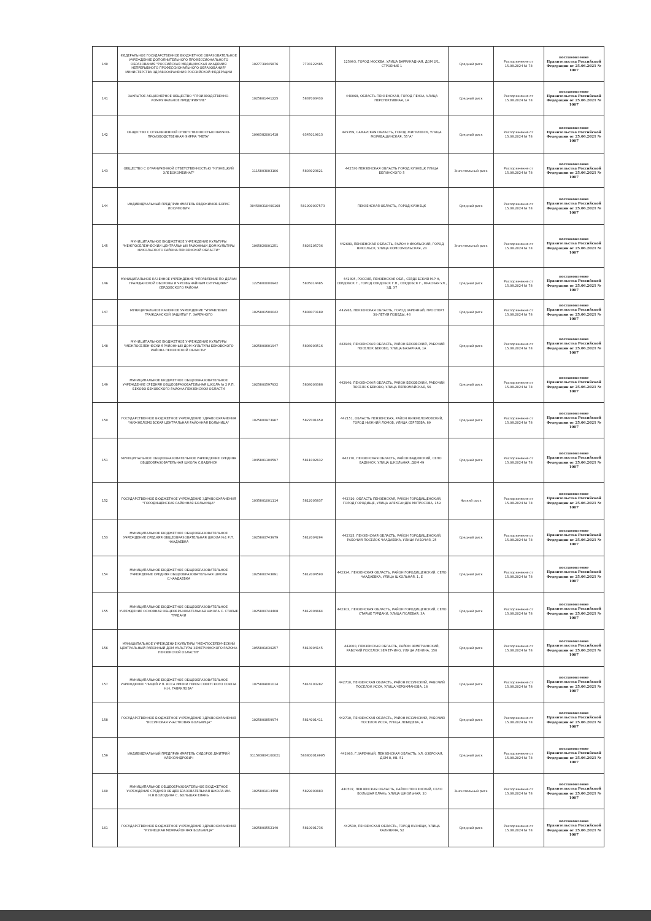| 140 | ФЕДЕРАЛЬНОЕ ГОСУДАРСТВЕННОЕ БЮДЖЕТНОЕ ОБРАЗОВАТЕЛЬНОЕ УЧРЕЖДЕНИЕ ДОПОЛНИТЕЛЬНОГО ПРОФЕССИОНАЛЬНОГО ОБРАЗОВАНИЯ "РОССИЙСКАЯ МЕДИЦИНСКАЯ АКАДЕМИЯ НЕПРЕРЫВНОГО ПРОФЕССИОНАЛЬНОГО ОБРАЗОВАНИЯ" МИНИСТЕРСТВА ЗДРАВООХРАНЕНИЯ РОССИЙСКОЙ ФЕДЕРАЦИИ | 1027739445876 | 7703122485 | 125993, ГОРОД МОСКВА, УЛИЦА БАРРИКАДНАЯ, ДОМ 2/1, СТРОЕНИЕ 1 | Средний риск | Распоряжение от 15.08.2024 № 78 | постановление Правительства Российской Федерации от 25.06.2021 № 1007 |
| 141 | ЗАКРЫТОЕ АКЦИОНЕРНОЕ ОБЩЕСТВО "ПРОИЗВОДСТВЕННО-КОММУНАЛЬНОЕ ПРЕДПРИЯТИЕ" | 1025801441225 | 5837003430 | 440068, ОБЛАСТЬ ПЕНЗЕНСКАЯ, ГОРОД ПЕНЗА, УЛИЦА ПЕРСПЕКТИВНАЯ, 1А | Средний риск | Распоряжение от 15.08.2024 № 78 | постановление Правительства Российской Федерации от 25.06.2021 № 1007 |
| 142 | ОБЩЕСТВО С ОГРАНИЧЕННОЙ ОТВЕТСТВЕННОСТЬЮ НАУЧНО-ПРОИЗВОДСТВЕННАЯ ФИРМА "МЕТА" | 1096382001418 | 6345019613 | 445359, САМАРСКАЯ ОБЛАСТЬ, ГОРОД ЖИГУЛЕВСК, УЛИЦА МОРКВАШИНСКАЯ, 55"А" | Средний риск | Распоряжение от 15.08.2024 № 78 | постановление Правительства Российской Федерации от 25.06.2021 № 1007 |
| 143 | ОБЩЕСТВО С ОГРАНИЧЕННОЙ ОТВЕТСТВЕННОСТЬЮ "КУЗНЕЦКИЙ ХЛЕБОКОМБИНАТ" | 1115803003106 | 5803023621 | 442530 ПЕНЗЕНСКАЯ ОБЛАСТЬ ГОРОД КУЗНЕЦК УЛИЦА БЕЛИНСКОГО 5 | Значительный риск | Распоряжение от 15.08.2024 № 78 | постановление Правительства Российской Федерации от 25.06.2021 № 1007 |
| 144 | ИНДИВИДУАЛЬНЫЙ ПРЕДПРИНИМАТЕЛЬ ЕВДОКИМОВ БОРИС ИОСИФОВИЧ | 304580310400168 | 581900007573 | ПЕНЗЕНСКАЯ ОБЛАСТЬ, ГОРОД КУЗНЕЦК | Средний риск | Распоряжение от 15.08.2024 № 78 | постановление Правительства Российской Федерации от 25.06.2021 № 1007 |
| 145 | МУНИЦИПАЛЬНОЕ БЮДЖЕТНОЕ УЧРЕЖДЕНИЕ КУЛЬТУРЫ "МЕЖПОСЕЛЕНЧЕСКИЙ ЦЕНТРАЛЬНЫЙ РАЙОННЫЙ ДОМ КУЛЬТУРЫ НИКОЛЬСКОГО РАЙОНА ПЕНЗЕНСКОЙ ОБЛАСТИ" | 1065826001251 | 5826105736 | 442680, ПЕНЗЕНСКАЯ ОБЛАСТЬ, РАЙОН НИКОЛЬСКИЙ, ГОРОД НИКОЛЬСК, УЛИЦА КОМСОМОЛЬСКАЯ, 23 | Значительный риск | Распоряжение от 15.08.2024 № 78 | постановление Правительства Российской Федерации от 25.06.2021 № 1007 |
| 146 | МУНИЦИПАЛЬНОЕ КАЗЕННОЕ УЧРЕЖДЕНИЕ "УПРАВЛЕНИЕ ПО ДЕЛАМ ГРАЖДАНСКОЙ ОБОРОНЫ И ЧРЕЗВЫЧАЙНЫМ СИТУАЦИЯМ" СЕРДОБСКОГО РАЙОНА | 1225800000942 | 5805014485 | 442895, РОССИЯ, ПЕНЗЕНСКАЯ ОБЛ., СЕРДОБСКИЙ М.Р-Н, СЕРДОБСК Г., ГОРОД СЕРДОБСК Г.П., СЕРДОБСК Г., КРАСНАЯ УЛ., ЗД. 37 | Средний риск | Распоряжение от 15.08.2024 № 78 | постановление Правительства Российской Федерации от 25.06.2021 № 1007 |
| 147 | МУНИЦИПАЛЬНОЕ КАЗЕННОЕ УЧРЕЖДЕНИЕ "УПРАВЛЕНИЕ ГРАЖДАНСКОЙ ЗАЩИТЫ" Г. ЗАРЕЧНОГО | 1025801500042 | 5838070189 | 442965, ПЕНЗЕНСКАЯ ОБЛАСТЬ, ГОРОД ЗАРЕЧНЫЙ, ПРОСПЕКТ 30-ЛЕТИЯ ПОБЕДЫ, 46 | Средний риск | Распоряжение от 15.08.2024 № 78 | постановление Правительства Российской Федерации от 25.06.2021 № 1007 |
| 148 | МУНИЦИПАЛЬНОЕ БЮДЖЕТНОЕ УЧРЕЖДЕНИЕ КУЛЬТУРЫ "МЕЖПОСЕЛЕНЧЕСКИЙ РАЙОННЫЙ ДОМ КУЛЬТУРЫ БЕКОВСКОГО РАЙОНА ПЕНЗЕНСКОЙ ОБЛАСТИ" | 1025800601947 | 5808003516 | 442940, ПЕНЗЕНСКАЯ ОБЛАСТЬ, РАЙОН БЕКОВСКИЙ, РАБОЧИЙ ПОСЕЛОК БЕКОВО, УЛИЦА БАЗАРНАЯ, 1А | Средний риск | Распоряжение от 15.08.2024 № 78 | постановление Правительства Российской Федерации от 25.06.2021 № 1007 |
| 149 | МУНИЦИПАЛЬНОЕ БЮДЖЕТНОЕ ОБЩЕОБРАЗОВАТЕЛЬНОЕ УЧРЕЖДЕНИЕ СРЕДНЯЯ ОБЩЕОБРАЗОВАТЕЛЬНАЯ ШКОЛА № 2 Р.П. БЕКОВО БЕКОВСКОГО РАЙОНА ПЕНЗЕНСКОЙ ОБЛАСТИ | 1025800597932 | 5808003386 | 442940, ПЕНЗЕНСКАЯ ОБЛАСТЬ, РАЙОН БЕКОВСКИЙ, РАБОЧИЙ ПОСЕЛОК БЕКОВО, УЛИЦА ПЕРВОМАЙСКАЯ, 56 | Средний риск | Распоряжение от 15.08.2024 № 78 | постановление Правительства Российской Федерации от 25.06.2021 № 1007 |
| 150 | ГОСУДАРСТВЕННОЕ БЮДЖЕТНОЕ УЧРЕЖДЕНИЕ ЗДРАВООХРАНЕНИЯ "НИЖНЕЛОМОВСКАЯ ЦЕНТРАЛЬНАЯ РАЙОННАЯ БОЛЬНИЦА" | 1025800973967 | 5827001659 | 442151, ОБЛАСТЬ ПЕНЗЕНСКАЯ, РАЙОН НИЖНЕЛОМОВСКИЙ, ГОРОД НИЖНИЙ ЛОМОВ, УЛИЦА СЕРГЕЕВА, 89 | Средний риск | Распоряжение от 15.08.2024 № 78 | постановление Правительства Российской Федерации от 25.06.2021 № 1007 |
| 151 | МУНИЦИПАЛЬНОЕ ОБЩЕОБРАЗОВАТЕЛЬНОЕ УЧРЕЖДЕНИЕ СРЕДНЯЯ ОБЩЕОБРАЗОВАТЕЛЬНАЯ ШКОЛА С.ВАДИНСК | 1045801100597 | 5811002632 | 442170, ПЕНЗЕНСКАЯ ОБЛАСТЬ, РАЙОН ВАДИНСКИЙ, СЕЛО ВАДИНСК, УЛИЦА ШКОЛЬНАЯ, ДОМ 49 | Средний риск | Распоряжение от 15.08.2024 № 78 | постановление Правительства Российской Федерации от 25.06.2021 № 1007 |
| 152 | ГОСУДАРСТВЕННОЕ БЮДЖЕТНОЕ УЧРЕЖДЕНИЕ ЗДРАВООХРАНЕНИЯ "ГОРОДИЩЕНСКАЯ РАЙОННАЯ БОЛЬНИЦА" | 1035801001114 | 5812005837 | 442310, ОБЛАСТЬ ПЕНЗЕНСКАЯ, РАЙОН ГОРОДИЩЕНСКИЙ, ГОРОД ГОРОДИЩЕ, УЛИЦА АЛЕКСАНДРА МАТРОСОВА, 159 | Низкий риск | Распоряжение от 15.08.2024 № 78 | постановление Правительства Российской Федерации от 25.06.2021 № 1007 |
| 153 | МУНИЦИПАЛЬНОЕ БЮДЖЕТНОЕ ОБЩЕОБРАЗОВАТЕЛЬНОЕ УЧРЕЖДЕНИЕ СРЕДНЯЯ ОБЩЕОБРАЗОВАТЕЛЬНАЯ ШКОЛА №1 Р.П. ЧААДАЕВКА | 1025800743979 | 5812004294 | 442325, ПЕНЗЕНСКАЯ ОБЛАСТЬ, РАЙОН ГОРОДИЩЕНСКИЙ, РАБОЧИЙ ПОСЕЛОК ЧААДАЕВКА, УЛИЦА РАБОЧАЯ, 25 | Средний риск | Распоряжение от 15.08.2024 № 78 | постановление Правительства Российской Федерации от 25.06.2021 № 1007 |
| 154 | МУНИЦИПАЛЬНОЕ БЮДЖЕТНОЕ ОБЩЕОБРАЗОВАТЕЛЬНОЕ УЧРЕЖДЕНИЕ СРЕДНЯЯ ОБЩЕОБРАЗОВАТЕЛЬНАЯ ШКОЛА С.ЧААДАЕВКА | 1025800743891 | 5812004590 | 442324, ПЕНЗЕНСКАЯ ОБЛАСТЬ, РАЙОН ГОРОДИЩЕНСКИЙ, СЕЛО ЧААДАЕВКА, УЛИЦА ШКОЛЬНАЯ, 1, Е | Средний риск | Распоряжение от 15.08.2024 № 78 | постановление Правительства Российской Федерации от 25.06.2021 № 1007 |
| 155 | МУНИЦИПАЛЬНОЕ БЮДЖЕТНОЕ ОБЩЕОБРАЗОВАТЕЛЬНОЕ УЧРЕЖДЕНИЕ ОСНОВНАЯ ОБЩЕОБРАЗОВАТЕЛЬНАЯ ШКОЛА С. СТАРЫЕ ТУРДАКИ | 1025800744408 | 5812004664 | 442303, ПЕНЗЕНСКАЯ ОБЛАСТЬ, РАЙОН ГОРОДИЩЕНСКИЙ, СЕЛО СТАРЫЕ ТУРДАКИ, УЛИЦА ПОЛЕВАЯ, 3А | Средний риск | Распоряжение от 15.08.2024 № 78 | постановление Правительства Российской Федерации от 25.06.2021 № 1007 |
| 156 | МУНИЦИПАЛЬНОЕ УЧРЕЖДЕНИЕ КУЛЬТУРЫ "МЕЖПОСЕЛЕНЧЕСКИЙ ЦЕНТРАЛЬНЫЙ РАЙОННЫЙ ДОМ КУЛЬТУРЫ ЗЕМЕТЧИНСКОГО РАЙОНА ПЕНЗЕНСКОЙ ОБЛАСТИ" | 1055801630257 | 5813004145 | 442000, ПЕНЗЕНСКАЯ ОБЛАСТЬ, РАЙОН ЗЕМЕТЧИНСКИЙ, РАБОЧИЙ ПОСЕЛОК ЗЕМЕТЧИНО, УЛИЦА ЛЕНИНА, 150 | Средний риск | Распоряжение от 15.08.2024 № 78 | постановление Правительства Российской Федерации от 25.06.2021 № 1007 |
| 157 | МУНИЦИПАЛЬНОЕ БЮДЖЕТНОЕ ОБЩЕОБРАЗОВАТЕЛЬНОЕ УЧРЕЖДЕНИЕ "ЛИЦЕЙ Р.П. ИССА ИМЕНИ ГЕРОЯ СОВЕТСКОГО СОЮЗА Н.Н. ГАВРИЛОВА" | 1075809001014 | 5814100282 | 442710, ПЕНЗЕНСКАЯ ОБЛАСТЬ, РАЙОН ИССИНСКИЙ, РАБОЧИЙ ПОСЕЛОК ИССА, УЛИЦА ЧЕРОКМАНОВА, 18 | Средний риск | Распоряжение от 15.08.2024 № 78 | постановление Правительства Российской Федерации от 25.06.2021 № 1007 |
| 158 | ГОСУДАРСТВЕННОЕ БЮДЖЕТНОЕ УЧРЕЖДЕНИЕ ЗДРАВООХРАНЕНИЯ "ИССИНСКАЯ УЧАСТКОВАЯ БОЛЬНИЦА" | 1025800859974 | 5814001411 | 442710, ПЕНЗЕНСКАЯ ОБЛАСТЬ, РАЙОН ИССИНСКИЙ, РАБОЧИЙ ПОСЕЛОК ИССА, УЛИЦА ЛЕБЕДЕВА, 4 | Средний риск | Распоряжение от 15.08.2024 № 78 | постановление Правительства Российской Федерации от 25.06.2021 № 1007 |
| 159 | ИНДИВИДУАЛЬНЫЙ ПРЕДПРИНИМАТЕЛЬ СИДОРОВ ДМИТРИЙ АЛЕКСАНДРОВИЧ | 311583804100021 | 583800019995 | 442963, Г.ЗАРЕЧНЫЙ, ПЕНЗЕНСКАЯ ОБЛАСТЬ, УЛ. ОЗЕРСКАЯ, ДОМ 8, КВ. 51 | Средний риск | Распоряжение от 15.08.2024 № 78 | постановление Правительства Российской Федерации от 25.06.2021 № 1007 |
| 160 | МУНИЦИПАЛЬНОЕ ОБЩЕОБРАЗОВАТЕЛЬНОЕ БЮДЖЕТНОЕ УЧРЕЖДЕНИЕ СРЕДНЯЯ ОБЩЕОБРАЗОВАТЕЛЬНАЯ ШКОЛА ИМ. Н.Н.ВОЛОДИНА С. БОЛЬШАЯ ЕЛАНЬ | 1025801014458 | 5829000883 | 440507, ПЕНЗЕНСКАЯ ОБЛАСТЬ, РАЙОН ПЕНЗЕНСКИЙ, СЕЛО БОЛЬШАЯ ЕЛАНЬ, УЛИЦА ШКОЛЬНАЯ, 20 | Значительный риск | Распоряжение от 15.08.2024 № 78 | постановление Правительства Российской Федерации от 25.06.2021 № 1007 |
| 161 | ГОСУДАРСТВЕННОЕ БЮДЖЕТНОЕ УЧРЕЖДЕНИЕ ЗДРАВООХРАНЕНИЯ "КУЗНЕЦКАЯ МЕЖРАЙОННАЯ БОЛЬНИЦА" | 1025800552140 | 5819001736 | 442539, ПЕНЗЕНСКАЯ ОБЛАСТЬ, ГОРОД КУЗНЕЦК, УЛИЦА КАЛИНИНА, 52 | Средний риск | Распоряжение от 15.08.2024 № 78 | постановление Правительства Российской Федерации от 25.06.2021 № 1007 |